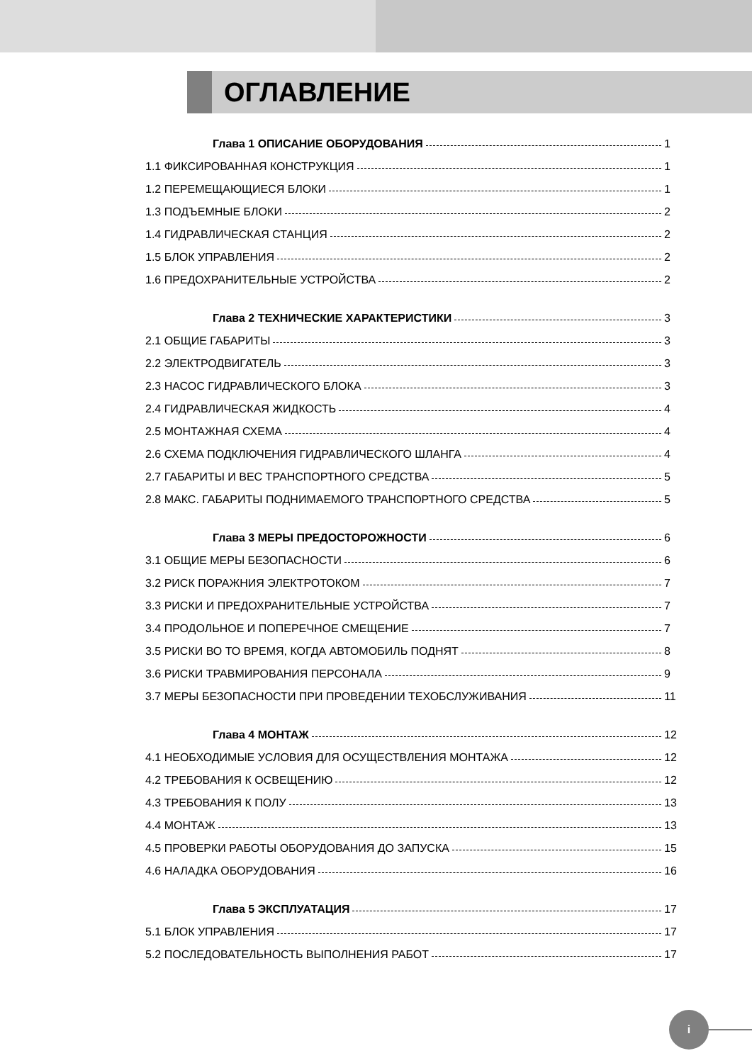ОГЛАВЛЕНИЕ
Глава 1 ОПИСАНИЕ ОБОРУДОВАНИЯ 1
1.1 ФИКСИРОВАННАЯ КОНСТРУКЦИЯ 1
1.2 ПЕРЕМЕЩАЮЩИЕСЯ БЛОКИ 1
1.3 ПОДЪЕМНЫЕ БЛОКИ 2
1.4 ГИДРАВЛИЧЕСКАЯ СТАНЦИЯ 2
1.5 БЛОК УПРАВЛЕНИЯ 2
1.6 ПРЕДОХРАНИТЕЛЬНЫЕ УСТРОЙСТВА 2
Глава 2 ТЕХНИЧЕСКИЕ ХАРАКТЕРИСТИКИ 3
2.1 ОБЩИЕ ГАБАРИТЫ 3
2.2 ЭЛЕКТРОДВИГАТЕЛЬ 3
2.3 НАСОС ГИДРАВЛИЧЕСКОГО БЛОКА 3
2.4 ГИДРАВЛИЧЕСКАЯ ЖИДКОСТЬ 4
2.5 МОНТАЖНАЯ СХЕМА 4
2.6 СХЕМА ПОДКЛЮЧЕНИЯ ГИДРАВЛИЧЕСКОГО ШЛАНГА 4
2.7 ГАБАРИТЫ И ВЕС ТРАНСПОРТНОГО СРЕДСТВА 5
2.8 МАКС. ГАБАРИТЫ ПОДНИМАЕМОГО ТРАНСПОРТНОГО СРЕДСТВА 5
Глава 3 МЕРЫ ПРЕДОСТОРОЖНОСТИ 6
3.1 ОБЩИЕ МЕРЫ БЕЗОПАСНОСТИ 6
3.2 РИСК ПОРАЖНИЯ ЭЛЕКТРОТОКОМ 7
3.3 РИСКИ И ПРЕДОХРАНИТЕЛЬНЫЕ УСТРОЙСТВА 7
3.4 ПРОДОЛЬНОЕ И ПОПЕРЕЧНОЕ СМЕЩЕНИЕ 7
3.5 РИСКИ ВО ТО ВРЕМЯ, КОГДА АВТОМОБИЛЬ ПОДНЯТ 8
3.6 РИСКИ ТРАВМИРОВАНИЯ ПЕРСОНАЛА 9
3.7 МЕРЫ БЕЗОПАСНОСТИ ПРИ ПРОВЕДЕНИИ ТЕХОБСЛУЖИВАНИЯ 11
Глава 4 МОНТАЖ 12
4.1 НЕОБХОДИМЫЕ УСЛОВИЯ ДЛЯ ОСУЩЕСТВЛЕНИЯ МОНТАЖА 12
4.2 ТРЕБОВАНИЯ К ОСВЕЩЕНИЮ 12
4.3 ТРЕБОВАНИЯ К ПОЛУ 13
4.4 МОНТАЖ 13
4.5 ПРОВЕРКИ РАБОТЫ ОБОРУДОВАНИЯ ДО ЗАПУСКА 15
4.6 НАЛАДКА ОБОРУДОВАНИЯ 16
Глава 5 ЭКСПЛУАТАЦИЯ 17
5.1 БЛОК УПРАВЛЕНИЯ 17
5.2 ПОСЛЕДОВАТЕЛЬНОСТЬ ВЫПОЛНЕНИЯ РАБОТ 17
i